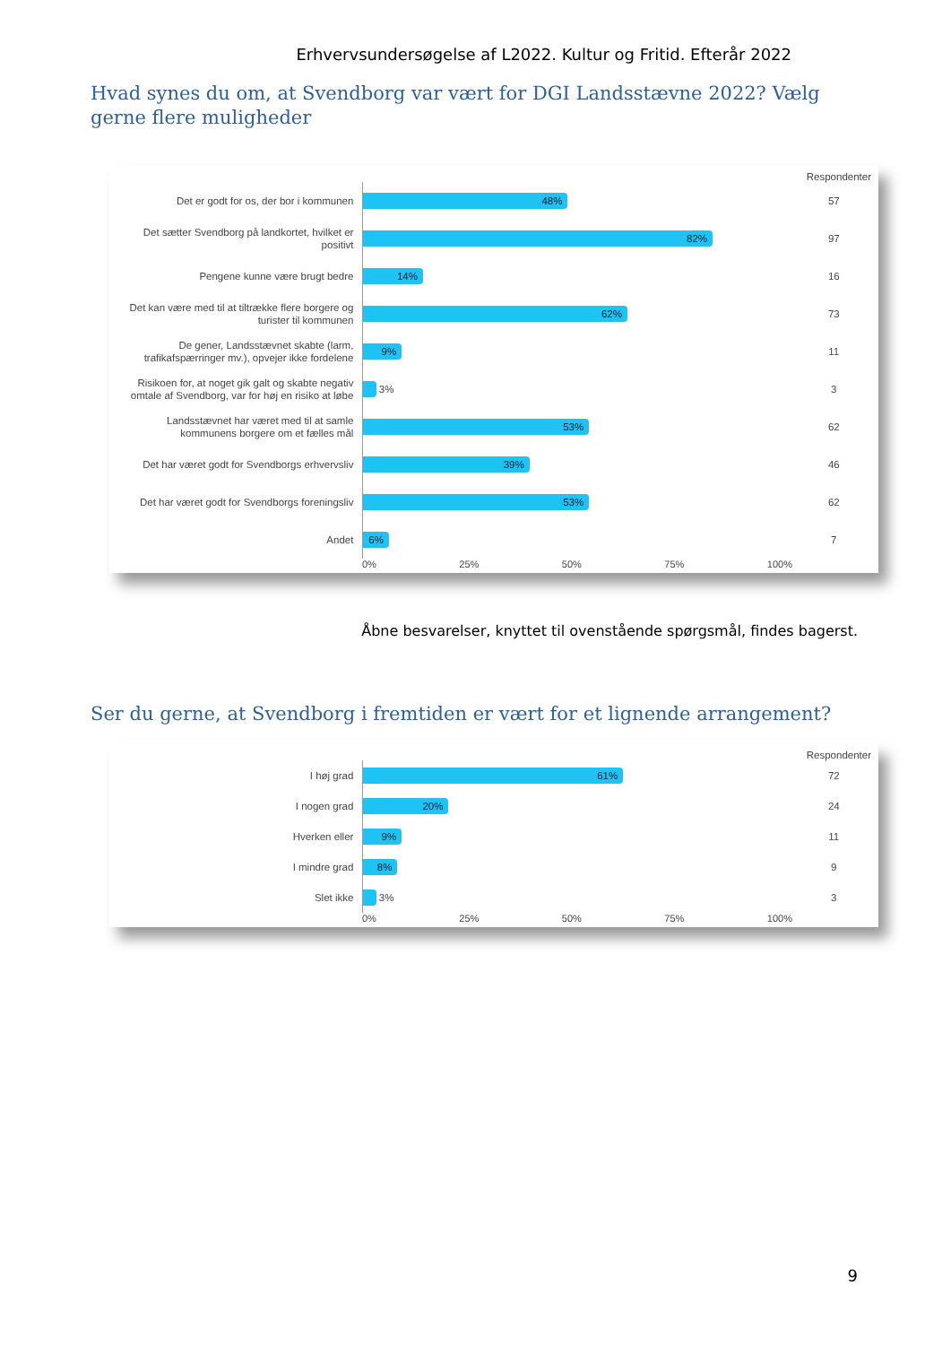Erhvervsundersøgelse af L2022. Kultur og Fritid. Efterår 2022
Hvad synes du om, at Svendborg var vært for DGI Landsstævne 2022? Vælg gerne flere muligheder
Respondenter
Det er godt for os, der bor i kommunen
48%
57
Det sætter Svendborg på landkortet, hvilket er positivt
82%
97
Pengene kunne være brugt bedre
14%
16
Det kan være med til at tiltrække flere borgere og turister til kommunen
62%
73
De gener, Landsstævnet skabte (larm, trafikafspærringer mv.), opvejer ikke fordelene
9%
11
Risikoen for, at noget gik galt og skabte negativ omtale af Svendborg, var for høj en risiko at løbe
3%
3
Landsstævnet har været med til at samle kommunens borgere om et fælles mål
53%
62
Det har været godt for Svendborgs erhvervsliv
39%
46
Det har været godt for Svendborgs foreningsliv
53%
62
Andet
6%
7
0% 25% 50% 75% 100%
Åbne besvarelser, knyttet til ovenstående spørgsmål, findes bagerst.
Ser du gerne, at Svendborg i fremtiden er vært for et lignende arrangement?
Respondenter
I høj grad
61%
72
I nogen grad
20%
24
Hverken eller
9%
11
I mindre grad
8%
9
Slet ikke
3%
3
0% 25% 50% 75% 100%
9